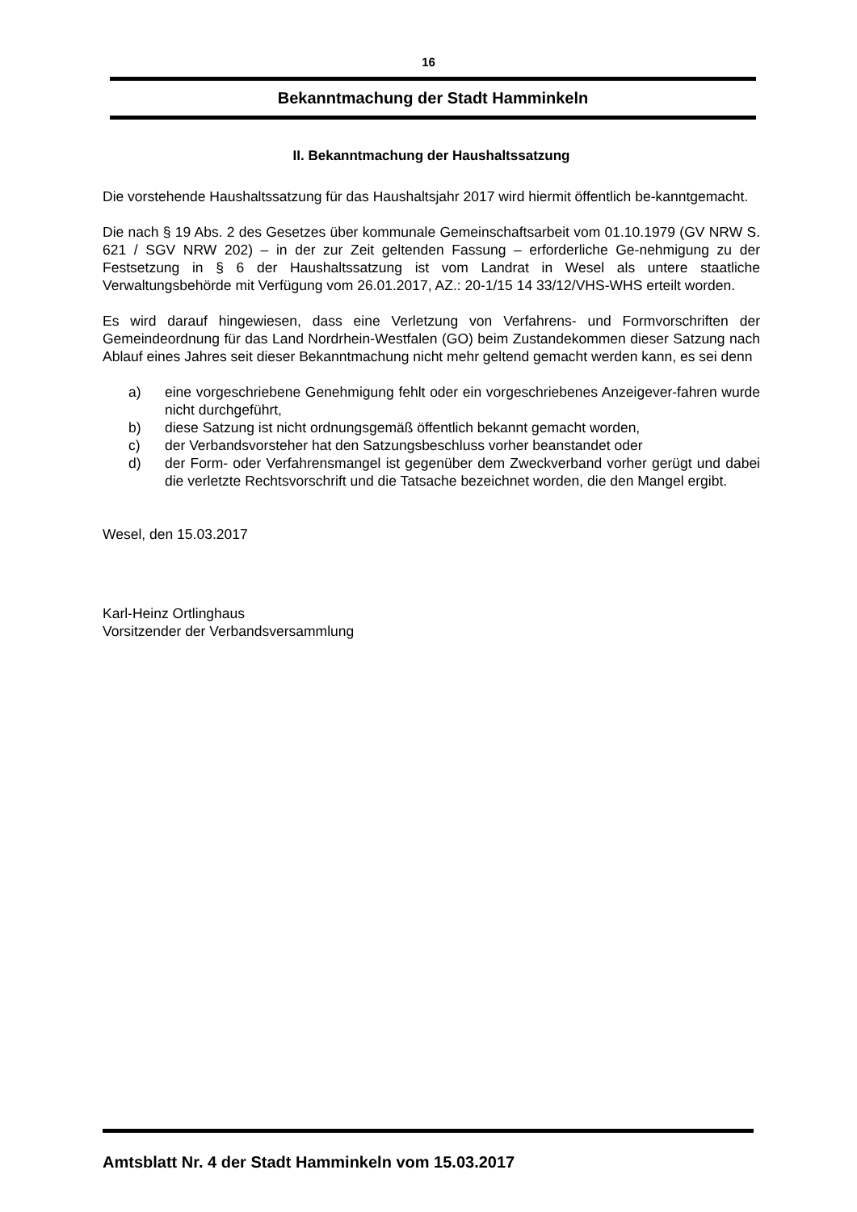16
Bekanntmachung der Stadt Hamminkeln
II. Bekanntmachung der Haushaltssatzung
Die vorstehende Haushaltssatzung für das Haushaltsjahr 2017 wird hiermit öffentlich be-kanntgemacht.
Die nach § 19 Abs. 2 des Gesetzes über kommunale Gemeinschaftsarbeit vom 01.10.1979 (GV NRW S. 621 / SGV NRW 202) – in der zur Zeit geltenden Fassung – erforderliche Ge-nehmigung zu der Festsetzung in § 6 der Haushaltssatzung ist vom Landrat in Wesel als untere staatliche Verwaltungsbehörde mit Verfügung vom 26.01.2017, AZ.: 20-1/15 14 33/12/VHS-WHS erteilt worden.
Es wird darauf hingewiesen, dass eine Verletzung von Verfahrens- und Formvorschriften der Gemeindeordnung für das Land Nordrhein-Westfalen (GO) beim Zustandekommen dieser Satzung nach Ablauf eines Jahres seit dieser Bekanntmachung nicht mehr geltend gemacht werden kann, es sei denn
a) eine vorgeschriebene Genehmigung fehlt oder ein vorgeschriebenes Anzeigever-fahren wurde nicht durchgeführt,
b) diese Satzung ist nicht ordnungsgemäß öffentlich bekannt gemacht worden,
c) der Verbandsvorsteher hat den Satzungsbeschluss vorher beanstandet oder
d) der Form- oder Verfahrensmangel ist gegenüber dem Zweckverband vorher gerügt und dabei die verletzte Rechtsvorschrift und die Tatsache bezeichnet worden, die den Mangel ergibt.
Wesel, den 15.03.2017
Karl-Heinz Ortlinghaus
Vorsitzender der Verbandsversammlung
Amtsblatt Nr. 4 der Stadt Hamminkeln vom 15.03.2017